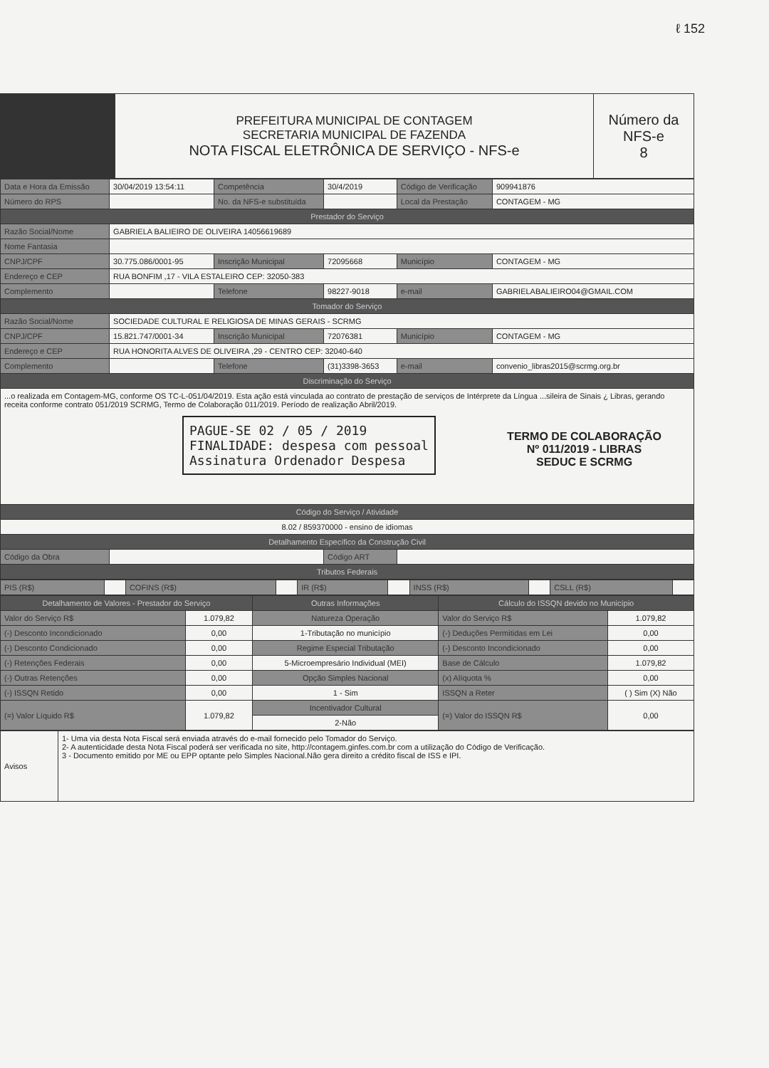ℓ 152
| | PREFEITURA MUNICIPAL DE CONTAGEM SECRETARIA MUNICIPAL DE FAZENDA NOTA FISCAL ELETRÔNICA DE SERVIÇO - NFS-e | Número da NFS-e 8 |
| Data e Hora da Emissão | 30/04/2019 13:54:11 | Competência | 30/4/2019 | Código de Verificação | 909941876 |
| Número do RPS | | No. da NFS-e substituída | | Local da Prestação | CONTAGEM - MG |
| Prestador do Serviço | | | | | |
| Razão Social/Nome | GABRIELA BALIEIRO DE OLIVEIRA 14056619689 | | | | |
| Nome Fantasia | | | | | |
| CNPJ/CPF | 30.775.086/0001-95 | Inscrição Municipal | 72095668 | Município | CONTAGEM - MG |
| Endereço e CEP | RUA BONFIM ,17 - VILA ESTALEIRO CEP: 32050-383 | | | | |
| Complemento | | Telefone | 98227-9018 | e-mail | GABRIELABALIEIRO04@GMAIL.COM |
| Tomador do Serviço | | | | | |
| Razão Social/Nome | SOCIEDADE CULTURAL E RELIGIOSA DE MINAS GERAIS - SCRMG | | | | |
| CNPJ/CPF | 15.821.747/0001-34 | Inscrição Municipal | 72076381 | Município | CONTAGEM - MG |
| Endereço e CEP | RUA HONORITA ALVES DE OLIVEIRA ,29 - CENTRO CEP: 32040-640 | | | | |
| Complemento | | Telefone | (31)3398-3653 | e-mail | convenio_libras2015@scrmg.org.br |
| Discriminação do Serviço | | | | | |
| ...o realizada em Contagem-MG, conforme OS TC-L-051/04/2019. Esta ação está vinculada ao contrato de prestação de serviços de Intérprete da Língua ...sileira de Sinais ¿ Libras, gerando receita conforme contrato 051/2019 SCRMG, Termo de Colaboração 011/2019. Período de realização Abril/2019. TERMO DE COLABORAÇÃO Nº 011/2019 - LIBRAS SEDUC E SCRMG PAGUE-SE 02 / 05 / 2019 FINALIDADE: despesa com pessoal Assinatura Ordenador Despesa | | | | | |
| Código do Serviço / Atividade | | | | | |
| 8.02 / 859370000 - ensino de idiomas | | | | | |
| Detalhamento Específico da Construção Civil | | | | | |
| Código da Obra | | | Código ART | | |
| Tributos Federais | | | | | |
| PIS (R$) | | COFINS (R$) | | IR (R$) | | INSS (R$) | | CSLL (R$) | |
| Detalhamento de Valores - Prestador do Serviço | | Outras Informações | Cálculo do ISSQN devido no Município | |
| Valor do Serviço R$ | 1.079,82 | Natureza Operação | Valor do Serviço R$ | 1.079,82 |
| (-) Desconto Incondicionado | 0,00 | 1-Tributação no município | (-) Deduções Permitidas em Lei | 0,00 |
| (-) Desconto Condicionado | 0,00 | Regime Especial Tributação | (-) Desconto Incondicionado | 0,00 |
| (-) Retenções Federais | 0,00 | 5-Microempresário Individual (MEI) | Base de Cálculo | 1.079,82 |
| (-) Outras Retenções | 0,00 | Opção Simples Nacional | (x) Alíquota % | 0,00 |
| (-) ISSQN Retido | 0,00 | 1 - Sim | ISSQN a Reter | ( ) Sim (X) Não |
| (=) Valor Líquido R$ | 1.079,82 | Incentivador Cultural | (=) Valor do ISSQN R$ | 0,00 |
| | | 2-Não | | |
| Avisos | 1- Uma via desta Nota Fiscal será enviada através do e-mail fornecido pelo Tomador do Serviço. 2- A autenticidade desta Nota Fiscal poderá ser verificada no site, http://contagem.ginfes.com.br com a utilização do Código de Verificação. 3 - Documento emitido por ME ou EPP optante pelo Simples Nacional.Não gera direito a crédito fiscal de ISS e IPI. |